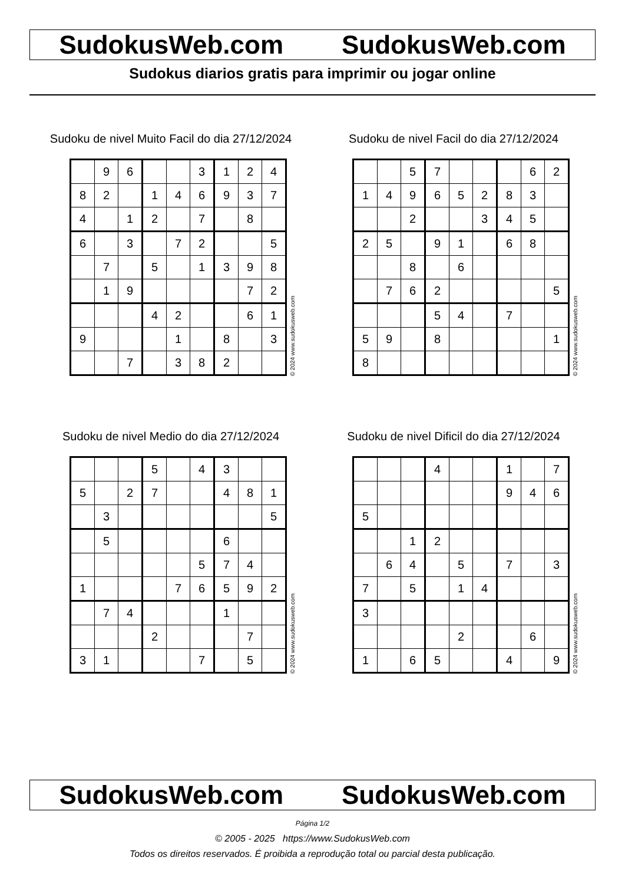SudokusWeb.com SudokusWeb.com
Sudokus diarios gratis para imprimir ou jogar online
Sudoku de nivel Muito Facil do dia 27/12/2024
| | 9 | 6 | | | 3 | 1 | 2 | 4 |
| 8 | 2 | | 1 | 4 | 6 | 9 | 3 | 7 |
| 4 | | 1 | 2 | | 7 | | 8 | |
| 6 | | 3 | | 7 | 2 | | | 5 |
| | 7 | | 5 | | 1 | 3 | 9 | 8 |
| | 1 | 9 | | | | | 7 | 2 |
| | | | 4 | 2 | | | 6 | 1 |
| 9 | | | | 1 | | 8 | | 3 |
| | | 7 | | 3 | 8 | 2 | | |
© 2024 www.sudokusweb.com
Sudoku de nivel Facil do dia 27/12/2024
| | | 5 | 7 | | | | 6 | 2 |
| 1 | 4 | 9 | 6 | 5 | 2 | 8 | 3 | |
| | | 2 | | | 3 | 4 | 5 | |
| 2 | 5 | | 9 | 1 | | 6 | 8 | |
| | | 8 | | 6 | | | | |
| | 7 | 6 | 2 | | | | | 5 |
| | | | 5 | 4 | | 7 | | |
| 5 | 9 | | 8 | | | | | 1 |
| 8 | | | | | | | | |
© 2024 www.sudokusweb.com
Sudoku de nivel Medio do dia 27/12/2024
| | | | 5 | | 4 | 3 | | |
| 5 | | 2 | 7 | | | 4 | 8 | 1 |
| | 3 | | | | | | | 5 |
| | 5 | | | | | 6 | | |
| | | | | | 5 | 7 | 4 | |
| 1 | | | | 7 | 6 | 5 | 9 | 2 |
| | 7 | 4 | | | | 1 | | |
| | | | 2 | | | | 7 | |
| 3 | 1 | | | | 7 | | 5 | |
© 2024 www.sudokusweb.com
Sudoku de nivel Dificil do dia 27/12/2024
| | | | 4 | | | 1 | | 7 |
| | | | | | | 9 | 4 | 6 |
| 5 | | | | | | | | |
| | | 1 | 2 | | | | | |
| | 6 | 4 | | 5 | | 7 | | 3 |
| 7 | | 5 | | 1 | 4 | | | |
| 3 | | | | | | | | |
| | | | | 2 | | | 6 | |
| 1 | | 6 | 5 | | | 4 | | 9 |
© 2024 www.sudokusweb.com
SudokusWeb.com SudokusWeb.com
Página 1/2
© 2005 - 2025 https://www.SudokusWeb.com
Todos os direitos reservados. É proibida a reprodução total ou parcial desta publicação.